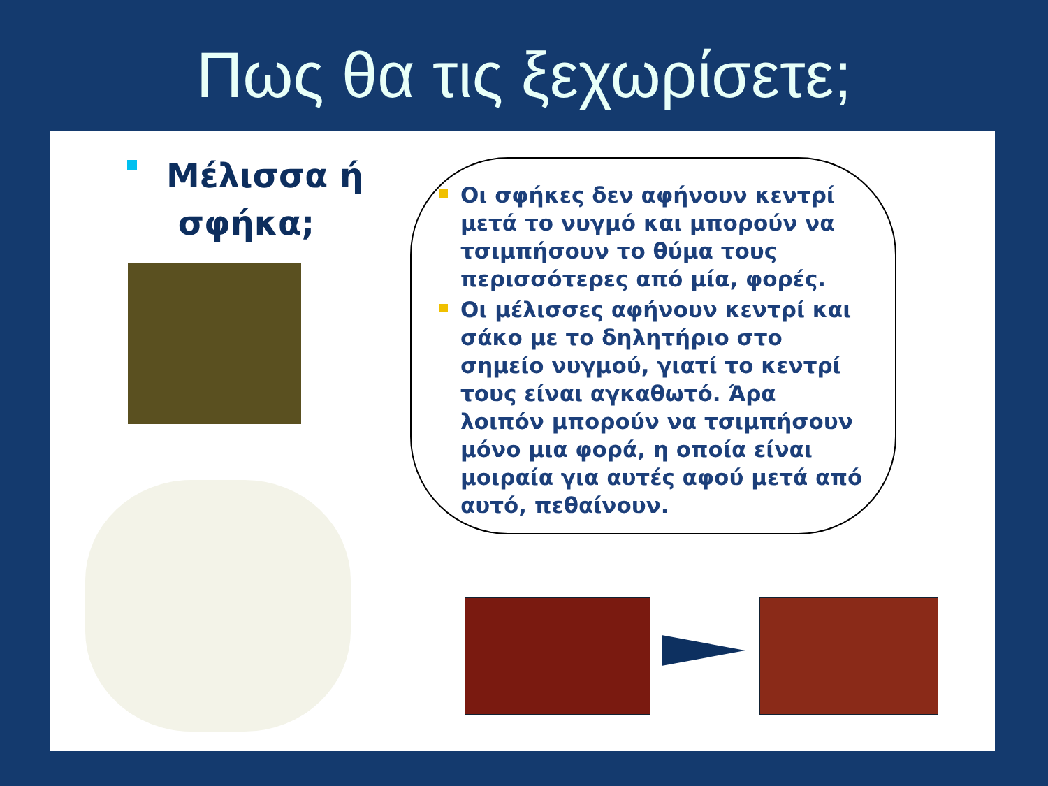Πως θα τις ξεχωρίσετε;
Μέλισσα ή
σφήκα;
Οι σφήκες δεν αφήνουν κεντρί μετά το νυγμό και μπορούν να τσιμπήσουν το θύμα τους περισσότερες από μία, φορές.
Οι μέλισσες αφήνουν κεντρί και σάκο με το δηλητήριο στο σημείο νυγμού, γιατί το κεντρί τους είναι αγκαθωτό. Άρα λοιπόν μπορούν να τσιμπήσουν μόνο μια φορά, η οποία είναι μοιραία για αυτές αφού μετά από αυτό, πεθαίνουν.